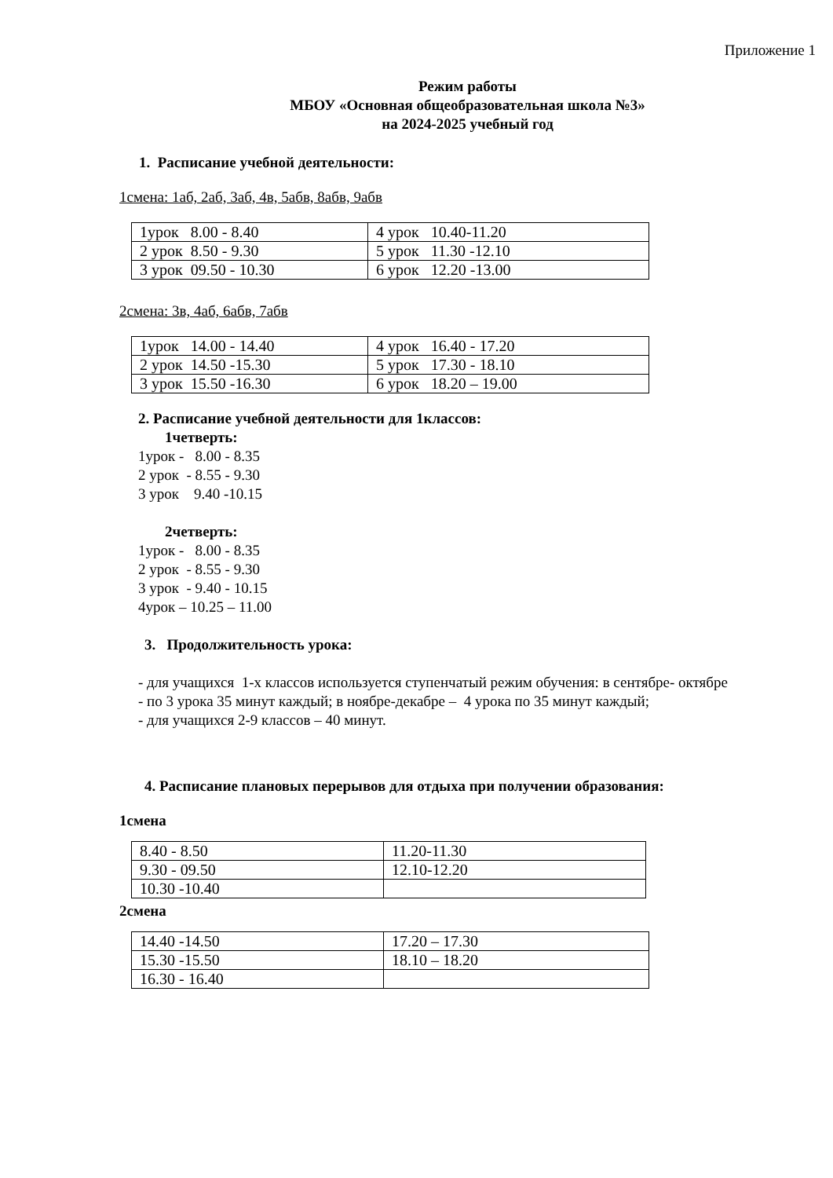Приложение 1
Режим работы
МБОУ «Основная общеобразовательная школа №3»
на 2024-2025 учебный год
1. Расписание учебной деятельности:
1смена: 1аб, 2аб, 3аб, 4в, 5абв, 8абв, 9абв
| 1урок 8.00 - 8.40 | 4 урок 10.40-11.20 |
| 2 урок 8.50 - 9.30 | 5 урок 11.30 -12.10 |
| 3 урок 09.50 - 10.30 | 6 урок 12.20 -13.00 |
2смена: 3в, 4аб, 6абв, 7абв
| 1урок 14.00 - 14.40 | 4 урок 16.40 - 17.20 |
| 2 урок 14.50 -15.30 | 5 урок 17.30 - 18.10 |
| 3 урок 15.50 -16.30 | 6 урок 18.20 – 19.00 |
2. Расписание учебной деятельности для 1классов:
1четверть:
1урок - 8.00 - 8.35
2 урок - 8.55 - 9.30
3 урок 9.40 -10.15
2четверть:
1урок - 8.00 - 8.35
2 урок - 8.55 - 9.30
3 урок - 9.40 - 10.15
4урок – 10.25 – 11.00
3. Продолжительность урока:
- для учащихся 1-х классов используется ступенчатый режим обучения: в сентябре- октябре
- по 3 урока 35 минут каждый; в ноябре-декабре – 4 урока по 35 минут каждый;
- для учащихся 2-9 классов – 40 минут.
4. Расписание плановых перерывов для отдыха при получении образования:
1смена
| 8.40 - 8.50 | 11.20-11.30 |
| 9.30 - 09.50 | 12.10-12.20 |
| 10.30 -10.40 | |
2смена
| 14.40 -14.50 | 17.20 – 17.30 |
| 15.30 -15.50 | 18.10 – 18.20 |
| 16.30 - 16.40 | |